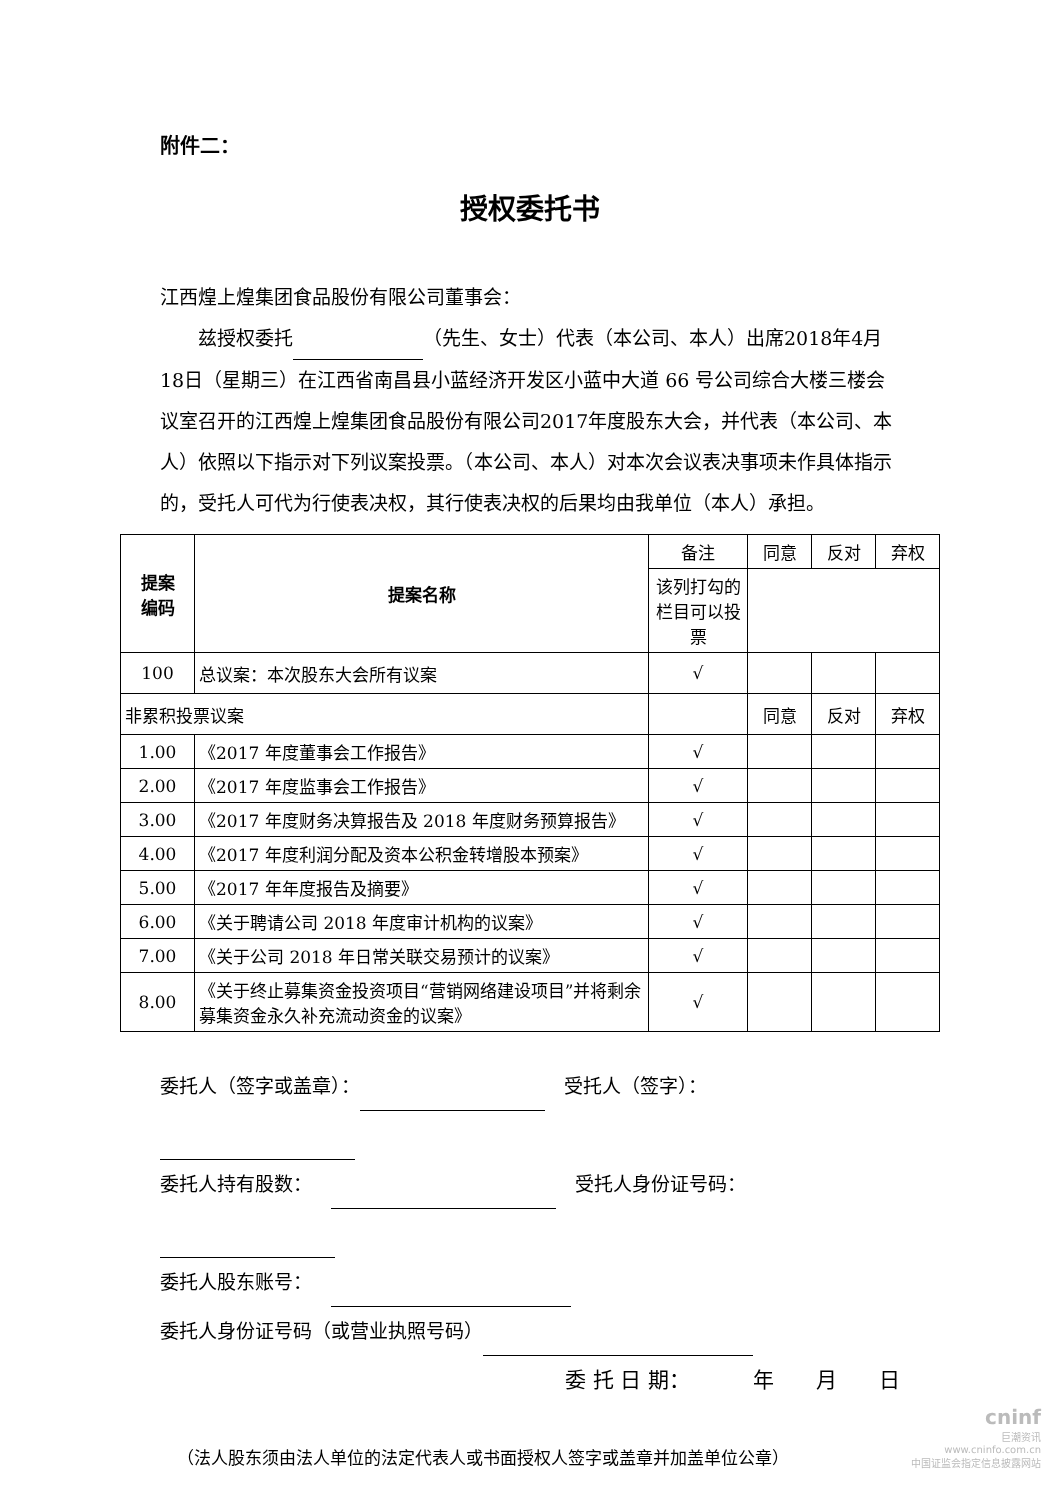附件二：
授权委托书
江西煌上煌集团食品股份有限公司董事会：
  兹授权委托 （先生、女士）代表（本公司、本人）出席2018年4月18日（星期三）在江西省南昌县小蓝经济开发区小蓝中大道 66 号公司综合大楼三楼会议室召开的江西煌上煌集团食品股份有限公司2017年度股东大会，并代表（本公司、本人）依照以下指示对下列议案投票。（本公司、本人）对本次会议表决事项未作具体指示的，受托人可代为行使表决权，其行使表决权的后果均由我单位（本人）承担。
| 提案 编码 | 提案名称 | 备注 | 同意 | 反对 | 弃权 |
| | | 该列打勾的栏目可以投票 | | | |
| 100 | 总议案：本次股东大会所有议案 | √ | | | |
| 非累积投票议案 | | | 同意 | 反对 | 弃权 |
| 1.00 | 《2017 年度董事会工作报告》 | √ | | | |
| 2.00 | 《2017 年度监事会工作报告》 | √ | | | |
| 3.00 | 《2017 年度财务决算报告及 2018 年度财务预算报告》 | √ | | | |
| 4.00 | 《2017 年度利润分配及资本公积金转增股本预案》 | √ | | | |
| 5.00 | 《2017 年年度报告及摘要》 | √ | | | |
| 6.00 | 《关于聘请公司 2018 年度审计机构的议案》 | √ | | | |
| 7.00 | 《关于公司 2018 年日常关联交易预计的议案》 | √ | | | |
| 8.00 | 《关于终止募集资金投资项目“营销网络建设项目”并将剩余募集资金永久补充流动资金的议案》 | √ | | | |
委托人（签字或盖章）：  受托人（签字）：
委托人持有股数：   受托人身份证号码：
委托人股东账号： 
委托人身份证号码（或营业执照号码）
委 托 日 期：   年  月  日
 （法人股东须由法人单位的法定代表人或书面授权人签字或盖章并加盖单位公章）
cninf
巨潮资讯
www.cninfo.com.cn
中国证监会指定信息披露网站